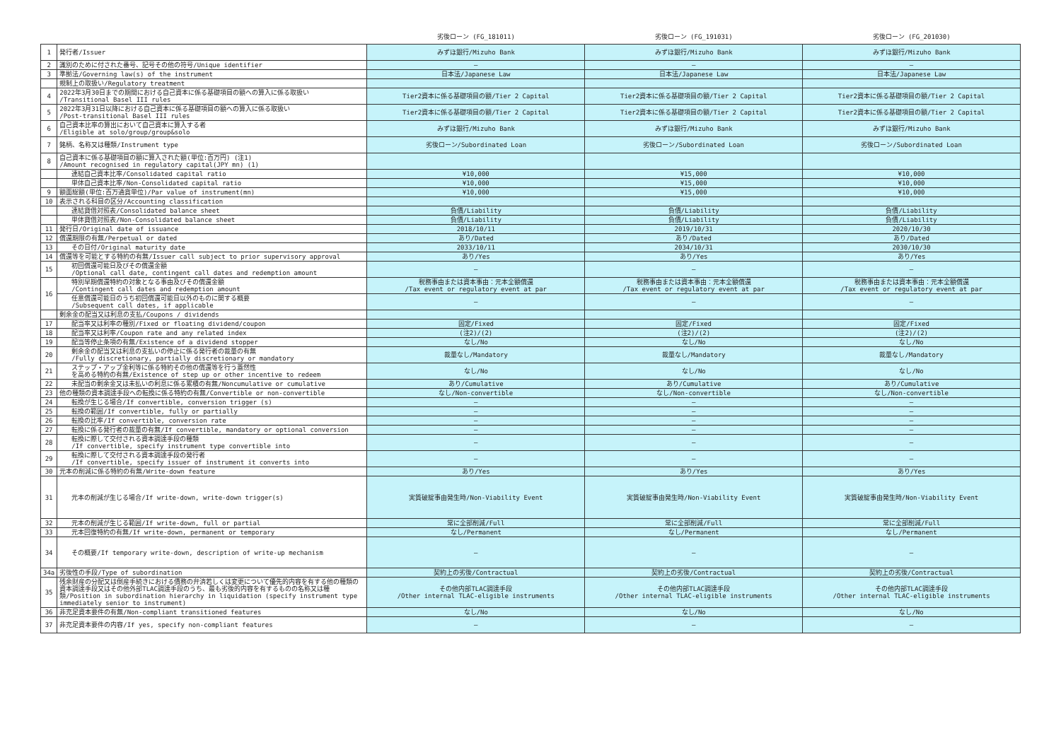| | | 劣後ローン (FG_181011) | 劣後ローン (FG_191031) | 劣後ローン (FG_201030) |
| --- | --- | --- | --- | --- |
| 1 | 発行者/Issuer | みずほ銀行/Mizuho Bank | みずほ銀行/Mizuho Bank | みずほ銀行/Mizuho Bank |
| 2 | 識別のために付された番号、記号その他の符号/Unique identifier | — | — | — |
| 3 | 準拠法/Governing law(s) of the instrument | 日本法/Japanese Law | 日本法/Japanese Law | 日本法/Japanese Law |
| | 規制上の取扱い/Regulatory treatment | | | |
| 4 | 2022年3月30日までの期間における自己資本に係る基礎項目の額への算入に係る取扱い /Transitional Basel III rules | Tier2資本に係る基礎項目の額/Tier 2 Capital | Tier2資本に係る基礎項目の額/Tier 2 Capital | Tier2資本に係る基礎項目の額/Tier 2 Capital |
| 5 | 2022年3月31日以降における自己資本に係る基礎項目の額への算入に係る取扱い /Post-transitional Basel III rules | Tier2資本に係る基礎項目の額/Tier 2 Capital | Tier2資本に係る基礎項目の額/Tier 2 Capital | Tier2資本に係る基礎項目の額/Tier 2 Capital |
| 6 | 自己資本比率の算出において自己資本に算入する者 /Eligible at solo/group/group&solo | みずほ銀行/Mizuho Bank | みずほ銀行/Mizuho Bank | みずほ銀行/Mizuho Bank |
| 7 | 銘柄、名称又は種類/Instrument type | 劣後ローン/Subordinated Loan | 劣後ローン/Subordinated Loan | 劣後ローン/Subordinated Loan |
| 8 | 自己資本に係る基礎項目の額に算入された額(単位:百万円) (注1) /Amount recognised in regulatory capital(JPY mn) (1) | | | |
| | 連結自己資本比率/Consolidated capital ratio | ¥10,000 | ¥15,000 | ¥10,000 |
| | 単体自己資本比率/Non-Consolidated capital ratio | ¥10,000 | ¥15,000 | ¥10,000 |
| 9 | 額面総額(単位:百万通貨単位)/Par value of instrument(mn) | ¥10,000 | ¥15,000 | ¥10,000 |
| 10 | 表示される科目の区分/Accounting classification | | | |
| | 連結貸借対照表/Consolidated balance sheet | 負債/Liability | 負債/Liability | 負債/Liability |
| | 単体貸借対照表/Non-Consolidated balance sheet | 負債/Liability | 負債/Liability | 負債/Liability |
| 11 | 発行日/Original date of issuance | 2018/10/11 | 2019/10/31 | 2020/10/30 |
| 12 | 償還期限の有無/Perpetual or dated | あり/Dated | あり/Dated | あり/Dated |
| 13 | その日付/Original maturity date | 2033/10/11 | 2034/10/31 | 2030/10/30 |
| 14 | 償還等を可能とする特約の有無/Issuer call subject to prior supervisory approval | あり/Yes | あり/Yes | あり/Yes |
| 15 | 初回償還可能日及びその償還金額 /Optional call date, contingent call dates and redemption amount | — | — | — |
| 16 | 特別早期償還特約の対象となる事由及びその償還金額 /Contingent call dates and redemption amount | 税務事由または資本事由：元本全額償還 /Tax event or regulatory event at par | 税務事由または資本事由：元本全額償還 /Tax event or regulatory event at par | 税務事由または資本事由：元本全額償還 /Tax event or regulatory event at par |
| | 任意償還可能日のうち初回償還可能日以外のものに関する概要 /Subsequent call dates, if applicable | — | — | — |
| | 剰余金の配当又は利息の支払/Coupons / dividends | | | |
| 17 | 配当率又は利率の種別/Fixed or floating dividend/coupon | 固定/Fixed | 固定/Fixed | 固定/Fixed |
| 18 | 配当率又は利率/Coupon rate and any related index | (注2)/(2) | (注2)/(2) | (注2)/(2) |
| 19 | 配当等停止条項の有無/Existence of a dividend stopper | なし/No | なし/No | なし/No |
| 20 | 剰余金の配当又は利息の支払いの停止に係る発行者の裁量の有無 /Fully discretionary, partially discretionary or mandatory | 裁量なし/Mandatory | 裁量なし/Mandatory | 裁量なし/Mandatory |
| 21 | ステップ・アップ金利等に係る特約その他の償還等を行う蓋然性 を高める特約の有無/Existence of step up or other incentive to redeem | なし/No | なし/No | なし/No |
| 22 | 未配当の剰余金又は未払いの利息に係る累積の有無/Noncumulative or cumulative | あり/Cumulative | あり/Cumulative | あり/Cumulative |
| 23 | 他の種類の資本調達手段への転換に係る特約の有無/Convertible or non-convertible | なし/Non-convertible | なし/Non-convertible | なし/Non-convertible |
| 24 | 転換が生じる場合/If convertible, conversion trigger (s) | — | — | — |
| 25 | 転換の範囲/If convertible, fully or partially | — | — | — |
| 26 | 転換の比率/If convertible, conversion rate | — | — | — |
| 27 | 転換に係る発行者の裁量の有無/If convertible, mandatory or optional conversion | — | — | — |
| 28 | 転換に際して交付される資本調達手段の種類 /If convertible, specify instrument type convertible into | — | — | — |
| 29 | 転換に際して交付される資本調達手段の発行者 /If convertible, specify issuer of instrument it converts into | — | — | — |
| 30 | 元本の削減に係る特約の有無/Write-down feature | あり/Yes | あり/Yes | あり/Yes |
| 31 | 元本の削減が生じる場合/If write-down, write-down trigger(s) | 実質破綻事由発生時/Non-Viability Event | 実質破綻事由発生時/Non-Viability Event | 実質破綻事由発生時/Non-Viability Event |
| 32 | 元本の削減が生じる範囲/If write-down, full or partial | 常に全部削減/Full | 常に全部削減/Full | 常に全部削減/Full |
| 33 | 元本回復特約の有無/If write-down, permanent or temporary | なし/Permanent | なし/Permanent | なし/Permanent |
| 34 | その概要/If temporary write-down, description of write-up mechanism | — | — | — |
| 34a | 劣後性の手段/Type of subordination | 契約上の劣後/Contractual | 契約上の劣後/Contractual | 契約上の劣後/Contractual |
| 35 | 残余財産の分配又は倒産手続きにおける債務の弁済若しくは変更について優先的内容を有する他の種類の資本調達手段又はその他外部TLAC調達手段のうち、最も劣後的内容を有するものの名称又は種類/Position in subordination hierarchy in liquidation (specify instrument type immediately senior to instrument) | その他内部TLAC調達手段 /Other internal TLAC-eligible instruments | その他内部TLAC調達手段 /Other internal TLAC-eligible instruments | その他内部TLAC調達手段 /Other internal TLAC-eligible instruments |
| 36 | 非充足資本要件の有無/Non-compliant transitioned features | なし/No | なし/No | なし/No |
| 37 | 非充足資本要件の内容/If yes, specify non-compliant features | — | — | — |